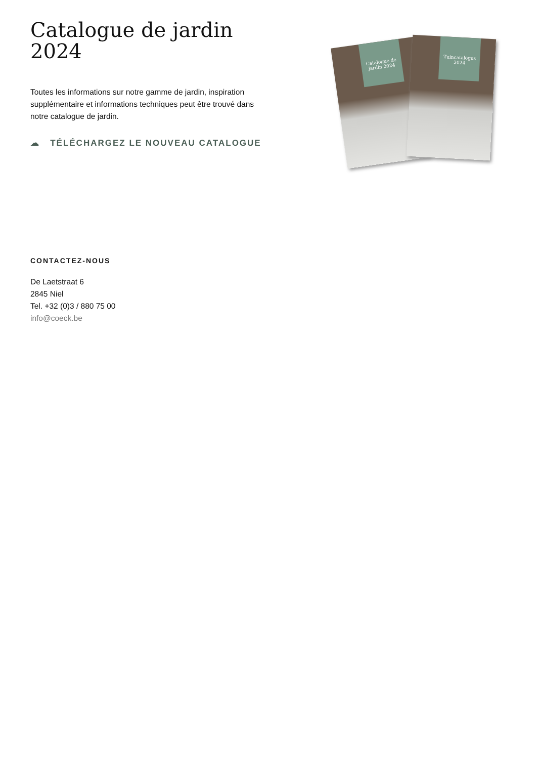Catalogue de jardin 2024
Toutes les informations sur notre gamme de jardin, inspiration supplémentaire et informations techniques peut être trouvé dans notre catalogue de jardin.
☁ TÉLÉCHARGEZ LE NOUVEAU CATALOGUE
Catalogue de jardin 2024
Tuincatalogus 2024
CONTACTEZ-NOUS
De Laetstraat 6
2845 Niel
Tel. +32 (0)3 / 880 75 00
info@coeck.be